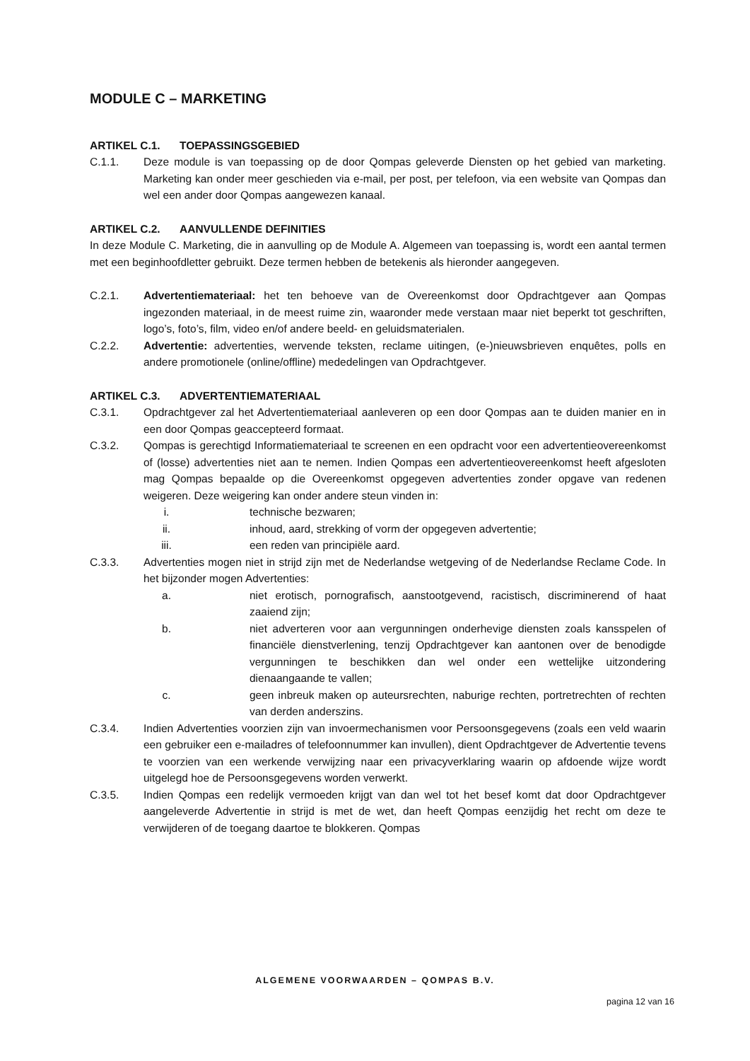MODULE C – MARKETING
ARTIKEL C.1. TOEPASSINGSGEBIED
C.1.1. Deze module is van toepassing op de door Qompas geleverde Diensten op het gebied van marketing. Marketing kan onder meer geschieden via e-mail, per post, per telefoon, via een website van Qompas dan wel een ander door Qompas aangewezen kanaal.
ARTIKEL C.2. AANVULLENDE DEFINITIES
In deze Module C. Marketing, die in aanvulling op de Module A. Algemeen van toepassing is, wordt een aantal termen met een beginhoofdletter gebruikt. Deze termen hebben de betekenis als hieronder aangegeven.
C.2.1. Advertentiemateriaal: het ten behoeve van de Overeenkomst door Opdrachtgever aan Qompas ingezonden materiaal, in de meest ruime zin, waaronder mede verstaan maar niet beperkt tot geschriften, logo’s, foto’s, film, video en/of andere beeld- en geluidsmaterialen.
C.2.2. Advertentie: advertenties, wervende teksten, reclame uitingen, (e-)nieuwsbrieven enquêtes, polls en andere promotionele (online/offline) mededelingen van Opdrachtgever.
ARTIKEL C.3. ADVERTENTIEMATERIAAL
C.3.1. Opdrachtgever zal het Advertentiemateriaal aanleveren op een door Qompas aan te duiden manier en in een door Qompas geaccepteerd formaat.
C.3.2. Qompas is gerechtigd Informatiemateriaal te screenen en een opdracht voor een advertentieovereenkomst of (losse) advertenties niet aan te nemen. Indien Qompas een advertentieovereenkomst heeft afgesloten mag Qompas bepaalde op die Overeenkomst opgegeven advertenties zonder opgave van redenen weigeren. Deze weigering kan onder andere steun vinden in:
i. technische bezwaren;
ii. inhoud, aard, strekking of vorm der opgegeven advertentie;
iii. een reden van principiële aard.
C.3.3. Advertenties mogen niet in strijd zijn met de Nederlandse wetgeving of de Nederlandse Reclame Code. In het bijzonder mogen Advertenties:
a. niet erotisch, pornografisch, aanstootgevend, racistisch, discriminerend of haat zaaiend zijn;
b. niet adverteren voor aan vergunningen onderhevige diensten zoals kansspelen of financiële dienstverlening, tenzij Opdrachtgever kan aantonen over de benodigde vergunningen te beschikken dan wel onder een wettelijke uitzondering dienaangaande te vallen;
c. geen inbreuk maken op auteursrechten, naburige rechten, portretrechten of rechten van derden anderszins.
C.3.4. Indien Advertenties voorzien zijn van invoermechanismen voor Persoonsgegevens (zoals een veld waarin een gebruiker een e-mailadres of telefoonnummer kan invullen), dient Opdrachtgever de Advertentie tevens te voorzien van een werkende verwijzing naar een privacyverklaring waarin op afdoende wijze wordt uitgelegd hoe de Persoonsgegevens worden verwerkt.
C.3.5. Indien Qompas een redelijk vermoeden krijgt van dan wel tot het besef komt dat door Opdrachtgever aangeleverde Advertentie in strijd is met de wet, dan heeft Qompas eenzijdig het recht om deze te verwijderen of de toegang daartoe te blokkeren. Qompas
ALGEMENE VOORWAARDEN – QOMPAS B.V.
pagina 12 van 16